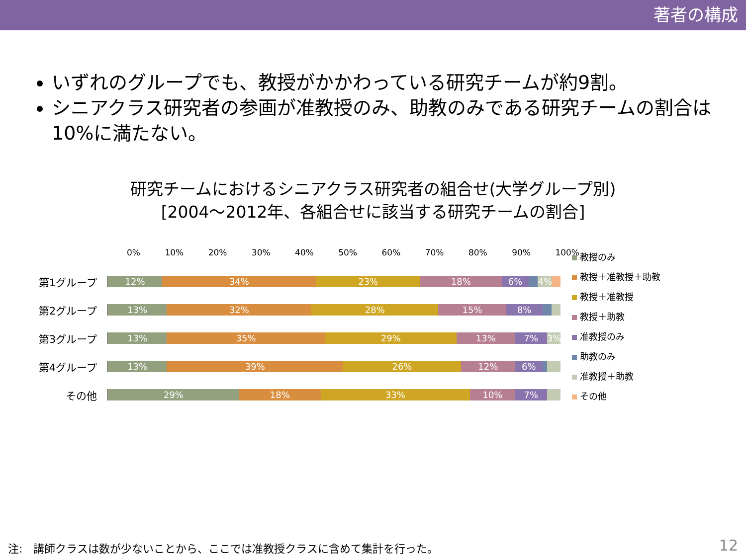著者の構成
いずれのグループでも、教授がかかわっている研究チームが約9割。
シニアクラス研究者の参画が准教授のみ、助教のみである研究チームの割合は10%に満たない。
研究チームにおけるシニアクラス研究者の組合せ(大学グループ別)
[2004～2012年、各組合せに該当する研究チームの割合]
0% 10% 20% 30% 40% 50% 60% 70% 80% 90% 100%
第1グループ
12% 34% 23% 18% 6% 4%
第2グループ
13% 32% 28% 15% 8%
第3グループ
13% 35% 29% 13% 7% 3%
第4グループ
13% 39% 26% 12% 6%
その他
29% 18% 33% 10% 7%
教授のみ
教授＋准教授＋助教
教授＋准教授
教授＋助教
准教授のみ
助教のみ
准教授＋助教
その他
注:　講師クラスは数が少ないことから、ここでは准教授クラスに含めて集計を行った。
12